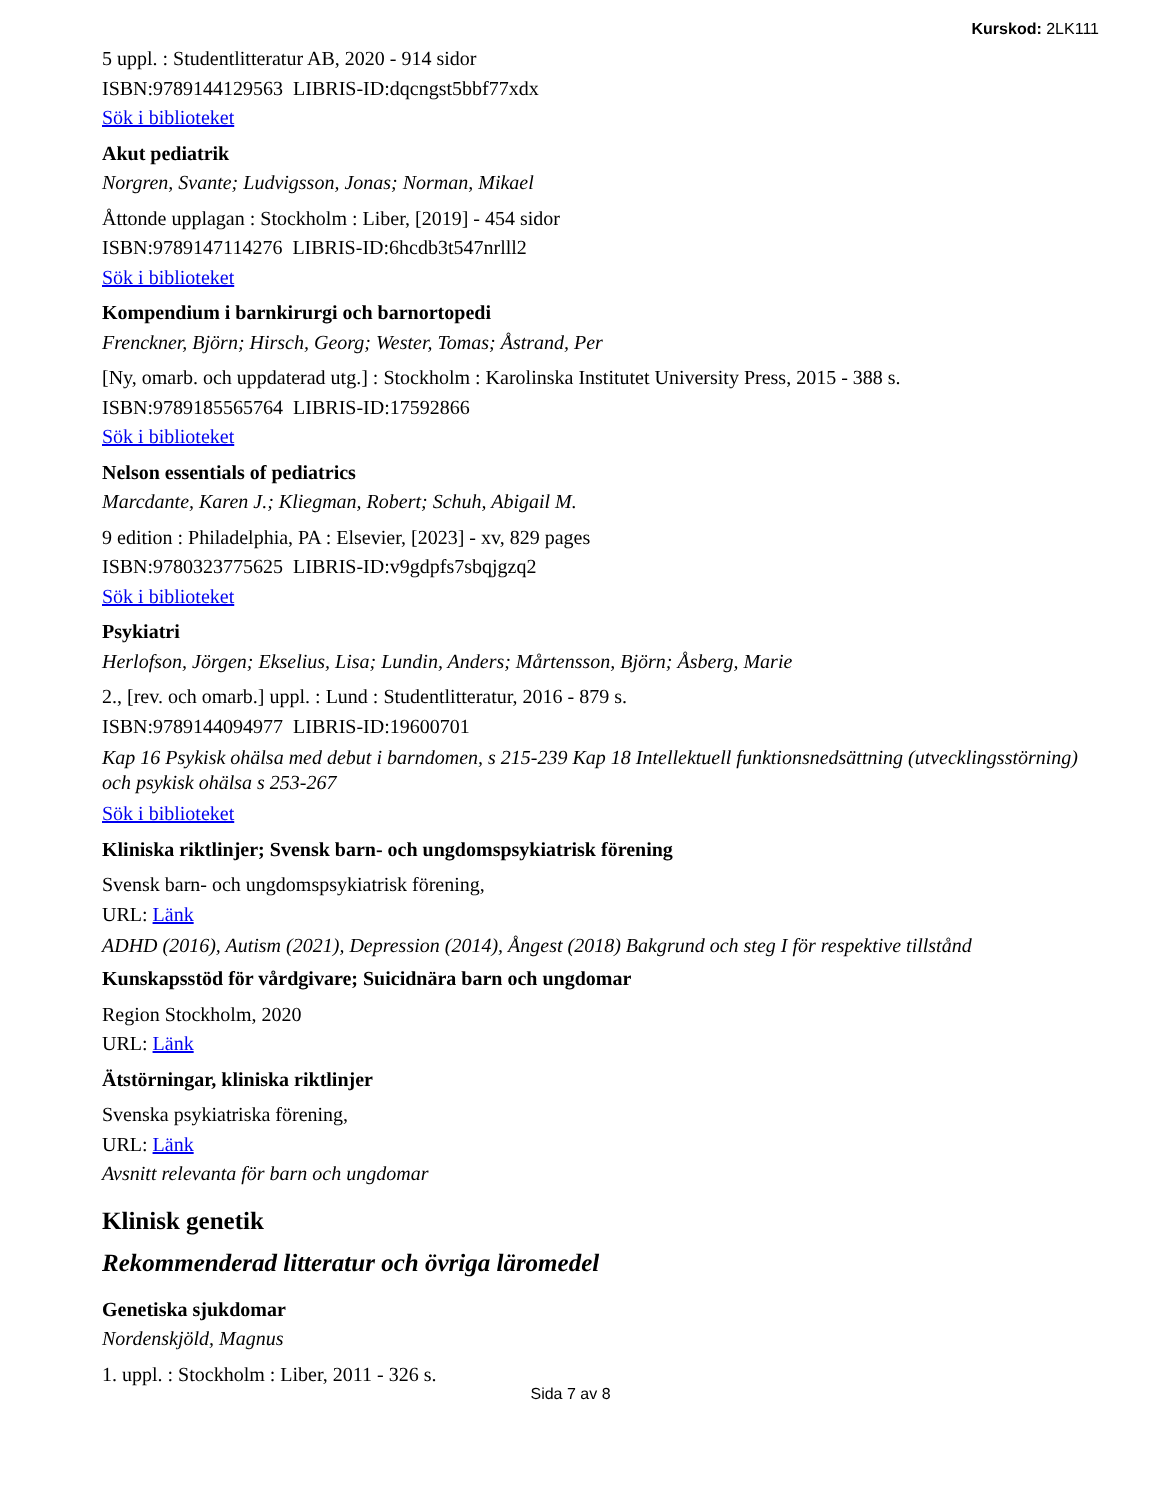Kurskod: 2LK111
5 uppl. : Studentlitteratur AB, 2020 - 914 sidor
ISBN:9789144129563 LIBRIS-ID:dqcngst5bbf77xdx
Sök i biblioteket
Akut pediatrik
Norgren, Svante; Ludvigsson, Jonas; Norman, Mikael
Åttonde upplagan : Stockholm : Liber, [2019] - 454 sidor
ISBN:9789147114276 LIBRIS-ID:6hcdb3t547nrlll2
Sök i biblioteket
Kompendium i barnkirurgi och barnortopedi
Frenckner, Björn; Hirsch, Georg; Wester, Tomas; Åstrand, Per
[Ny, omarb. och uppdaterad utg.] : Stockholm : Karolinska Institutet University Press, 2015 - 388 s.
ISBN:9789185565764 LIBRIS-ID:17592866
Sök i biblioteket
Nelson essentials of pediatrics
Marcdante, Karen J.; Kliegman, Robert; Schuh, Abigail M.
9 edition : Philadelphia, PA : Elsevier, [2023] - xv, 829 pages
ISBN:9780323775625 LIBRIS-ID:v9gdpfs7sbqjgzq2
Sök i biblioteket
Psykiatri
Herlofson, Jörgen; Ekselius, Lisa; Lundin, Anders; Mårtensson, Björn; Åsberg, Marie
2., [rev. och omarb.] uppl. : Lund : Studentlitteratur, 2016 - 879 s.
ISBN:9789144094977 LIBRIS-ID:19600701
Kap 16 Psykisk ohälsa med debut i barndomen, s 215-239 Kap 18 Intellektuell funktionsnedsättning (utvecklingsstörning) och psykisk ohälsa s 253-267
Sök i biblioteket
Kliniska riktlinjer; Svensk barn- och ungdomspsykiatrisk förening
Svensk barn- och ungdomspsykiatrisk förening,
URL: Länk
ADHD (2016), Autism (2021), Depression (2014), Ångest (2018) Bakgrund och steg I för respektive tillstånd
Kunskapsstöd för vårdgivare; Suicidnära barn och ungdomar
Region Stockholm, 2020
URL: Länk
Ätstörningar, kliniska riktlinjer
Svenska psykiatriska förening,
URL: Länk
Avsnitt relevanta för barn och ungdomar
Klinisk genetik
Rekommenderad litteratur och övriga läromedel
Genetiska sjukdomar
Nordenskjöld, Magnus
1. uppl. : Stockholm : Liber, 2011 - 326 s.
Sida 7 av 8